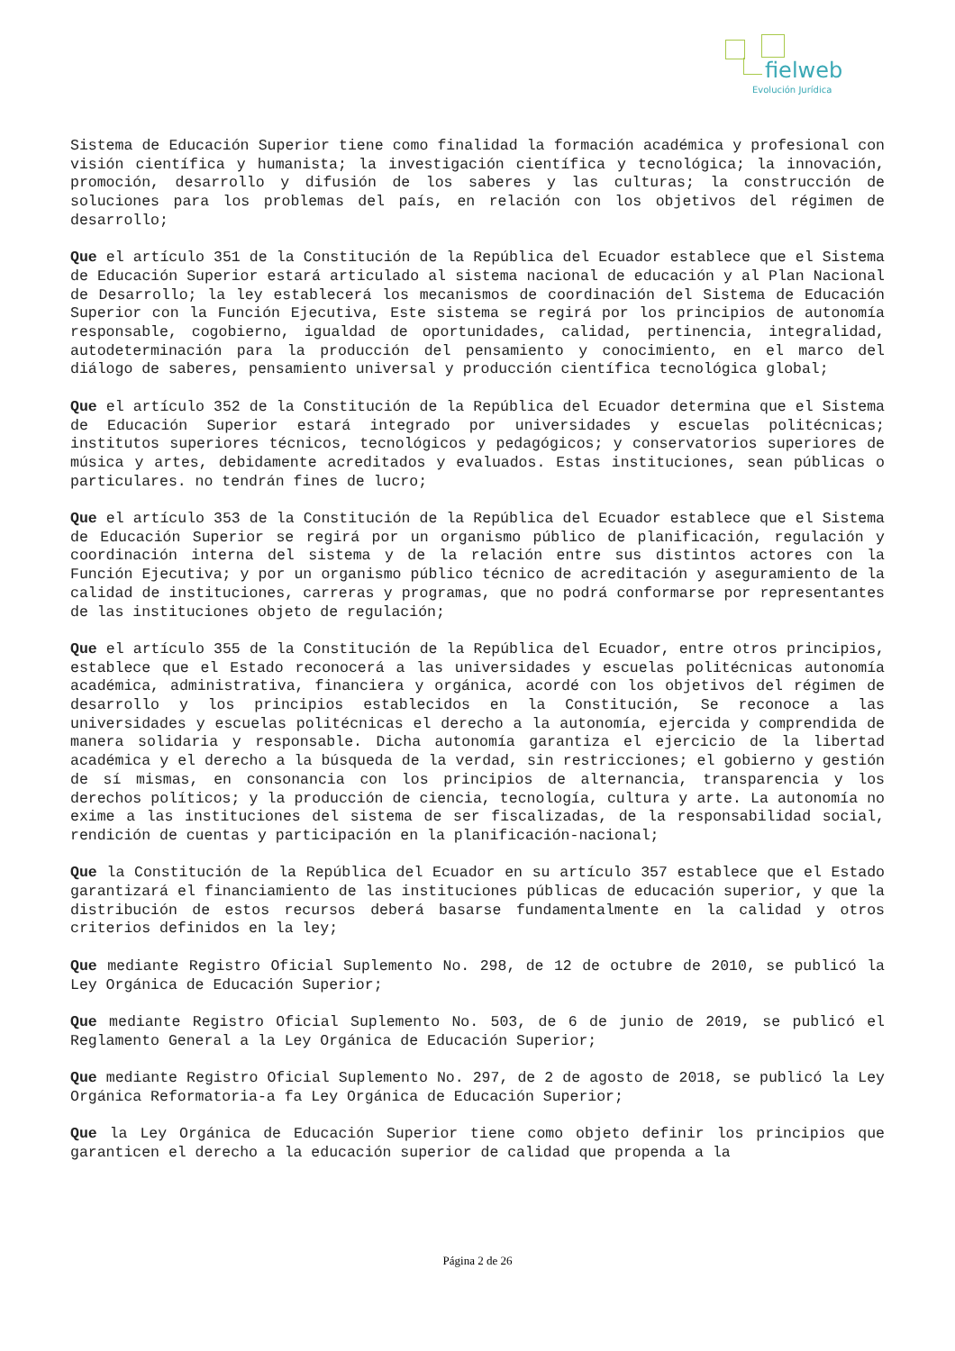fielweb
Evolución Jurídica
Sistema de Educación Superior tiene como finalidad la formación académica y profesional con visión científica y humanista; la investigación científica y tecnológica; la innovación, promoción, desarrollo y difusión de los saberes y las culturas; la construcción de soluciones para los problemas del país, en relación con los objetivos del régimen de desarrollo;
Que el artículo 351 de la Constitución de la República del Ecuador establece que el Sistema de Educación Superior estará articulado al sistema nacional de educación y al Plan Nacional de Desarrollo; la ley establecerá los mecanismos de coordinación del Sistema de Educación Superior con la Función Ejecutiva, Este sistema se regirá por los principios de autonomía responsable, cogobierno, igualdad de oportunidades, calidad, pertinencia, integralidad, autodeterminación para la producción del pensamiento y conocimiento, en el marco del diálogo de saberes, pensamiento universal y producción científica tecnológica global;
Que el artículo 352 de la Constitución de la República del Ecuador determina que el Sistema de Educación Superior estará integrado por universidades y escuelas politécnicas; institutos superiores técnicos, tecnológicos y pedagógicos; y conservatorios superiores de música y artes, debidamente acreditados y evaluados. Estas instituciones, sean públicas o particulares. no tendrán fines de lucro;
Que el artículo 353 de la Constitución de la República del Ecuador establece que el Sistema de Educación Superior se regirá por un organismo público de planificación, regulación y coordinación interna del sistema y de la relación entre sus distintos actores con la Función Ejecutiva; y por un organismo público técnico de acreditación y aseguramiento de la calidad de instituciones, carreras y programas, que no podrá conformarse por representantes de las instituciones objeto de regulación;
Que el artículo 355 de la Constitución de la República del Ecuador, entre otros principios, establece que el Estado reconocerá a las universidades y escuelas politécnicas autonomía académica, administrativa, financiera y orgánica, acordé con los objetivos del régimen de desarrollo y los principios establecidos en la Constitución, Se reconoce a las universidades y escuelas politécnicas el derecho a la autonomía, ejercida y comprendida de manera solidaria y responsable. Dicha autonomía garantiza el ejercicio de la libertad académica y el derecho a la búsqueda de la verdad, sin restricciones; el gobierno y gestión de sí mismas, en consonancia con los principios de alternancia, transparencia y los derechos políticos; y la producción de ciencia, tecnología, cultura y arte. La autonomía no exime a las instituciones del sistema de ser fiscalizadas, de la responsabilidad social, rendición de cuentas y participación en la planificación-nacional;
Que la Constitución de la República del Ecuador en su artículo 357 establece que el Estado garantizará el financiamiento de las instituciones públicas de educación superior, y que la distribución de estos recursos deberá basarse fundamentalmente en la calidad y otros criterios definidos en la ley;
Que mediante Registro Oficial Suplemento No. 298, de 12 de octubre de 2010, se publicó la Ley Orgánica de Educación Superior;
Que mediante Registro Oficial Suplemento No. 503, de 6 de junio de 2019, se publicó el Reglamento General a la Ley Orgánica de Educación Superior;
Que mediante Registro Oficial Suplemento No. 297, de 2 de agosto de 2018, se publicó la Ley Orgánica Reformatoria-a fa Ley Orgánica de Educación Superior;
Que la Ley Orgánica de Educación Superior tiene como objeto definir los principios que garanticen el derecho a la educación superior de calidad que propenda a la
Página 2 de 26